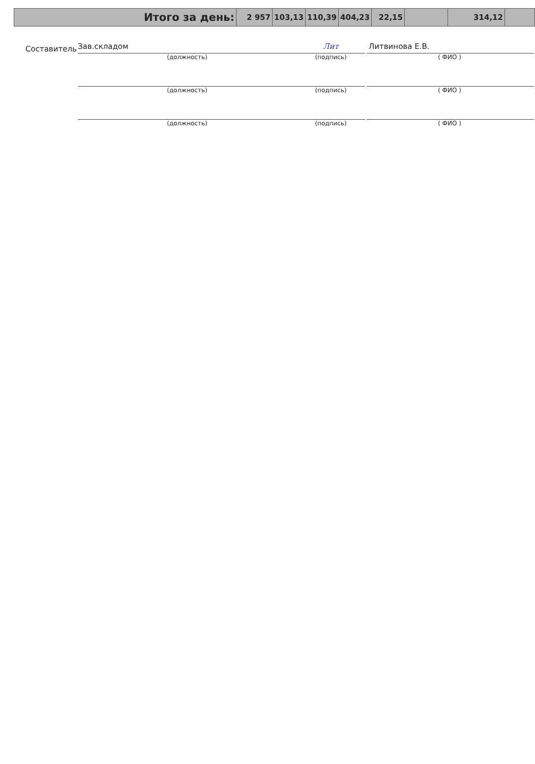| Итого за день: | 2 957 | 103,13 | 110,39 | 404,23 | 22,15 | | 314,12 | |
Составитель
Зав.складом
Лит
Литвинова Е.В.
(должность) (подпись) ( ФИО )
(должность) (подпись) ( ФИО )
(должность) (подпись) ( ФИО )